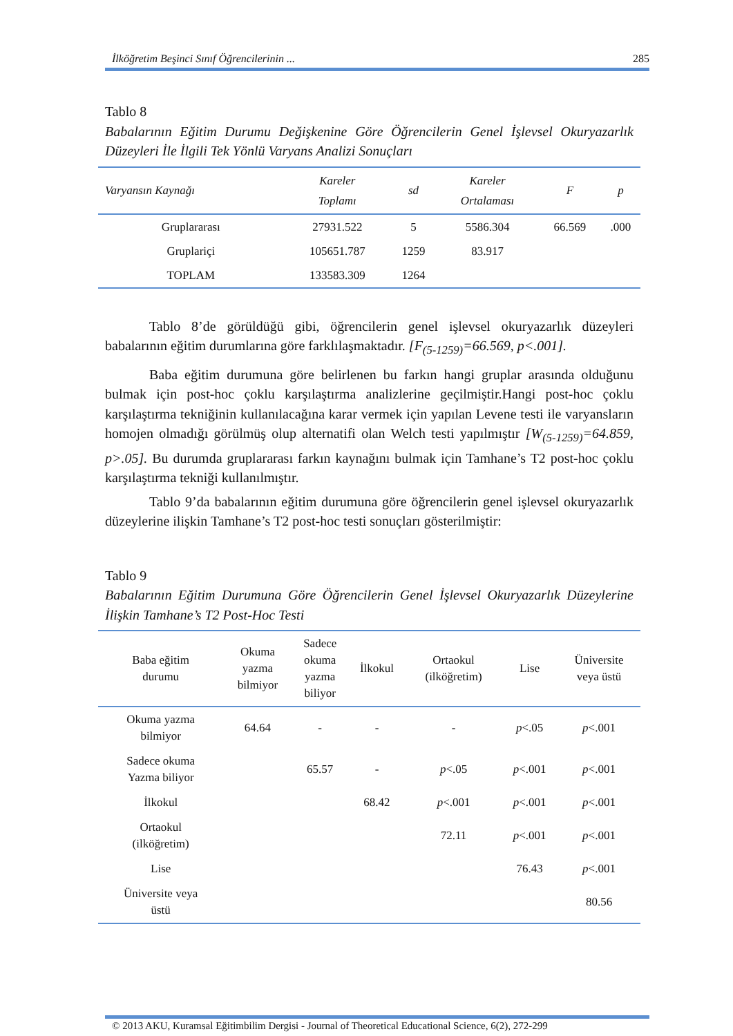İlköğretim Beşinci Sınıf Öğrencilerinin ... 285
Tablo 8
Babalarının Eğitim Durumu Değişkenine Göre Öğrencilerin Genel İşlevsel Okuryazarlık Düzeyleri İle İlgili Tek Yönlü Varyans Analizi Sonuçları
| Varyansın Kaynağı | Kareler Toplamı | sd | Kareler Ortalaması | F | p |
| --- | --- | --- | --- | --- | --- |
| Gruplararası | 27931.522 | 5 | 5586.304 | 66.569 | .000 |
| Gruplariçi | 105651.787 | 1259 | 83.917 | | |
| TOPLAM | 133583.309 | 1264 | | | |
Tablo 8’de görüldüğü gibi, öğrencilerin genel işlevsel okuryazarlık düzeyleri babalarının eğitim durumlarına göre farklılaşmaktadır. [F<sub>(5-1259)</sub>=66.569, p<.001].
Baba eğitim durumuna göre belirlenen bu farkın hangi gruplar arasında olduğunu bulmak için post-hoc çoklu karşılaştırma analizlerine geçilmiştir.Hangi post-hoc çoklu karşılaştırma tekniğinin kullanılacağına karar vermek için yapılan Levene testi ile varyansların homojen olmadığı görülmüş olup alternatifi olan Welch testi yapılmıştır [W<sub>(5-1259)</sub>=64.859, p>.05]. Bu durumda gruplararası farkın kaynağını bulmak için Tamhane’s T2 post-hoc çoklu karşılaştırma tekniği kullanılmıştır.
Tablo 9’da babalarının eğitim durumuna göre öğrencilerin genel işlevsel okuryazarlık düzeylerine ilişkin Tamhane’s T2 post-hoc testi sonuçları gösterilmiştir:
Tablo 9
Babalarının Eğitim Durumuna Göre Öğrencilerin Genel İşlevsel Okuryazarlık Düzeylerine İlişkin Tamhane’s T2 Post-Hoc Testi
| Baba eğitim durumu | Okuma yazma bilmiyor | Sadece okuma yazma biliyor | İlkokul | Ortaokul (ilköğretim) | Lise | Üniversite veya üstü |
| --- | --- | --- | --- | --- | --- | --- |
| Okuma yazma bilmiyor | 64.64 | - | - | - | p <.05 | p <.001 |
| Sadece okuma Yazma biliyor | | 65.57 | - | p <.05 | p <.001 | p <.001 |
| İlkokul | | | 68.42 | p <.001 | p <.001 | p <.001 |
| Ortaokul (ilköğretim) | | | | 72.11 | p <.001 | p <.001 |
| Lise | | | | | 76.43 | p <.001 |
| Üniversite veya üstü | | | | | | 80.56 |
© 2013 AKU, Kuramsal Eğitimbilim Dergisi - Journal of Theoretical Educational Science, 6(2), 272-299